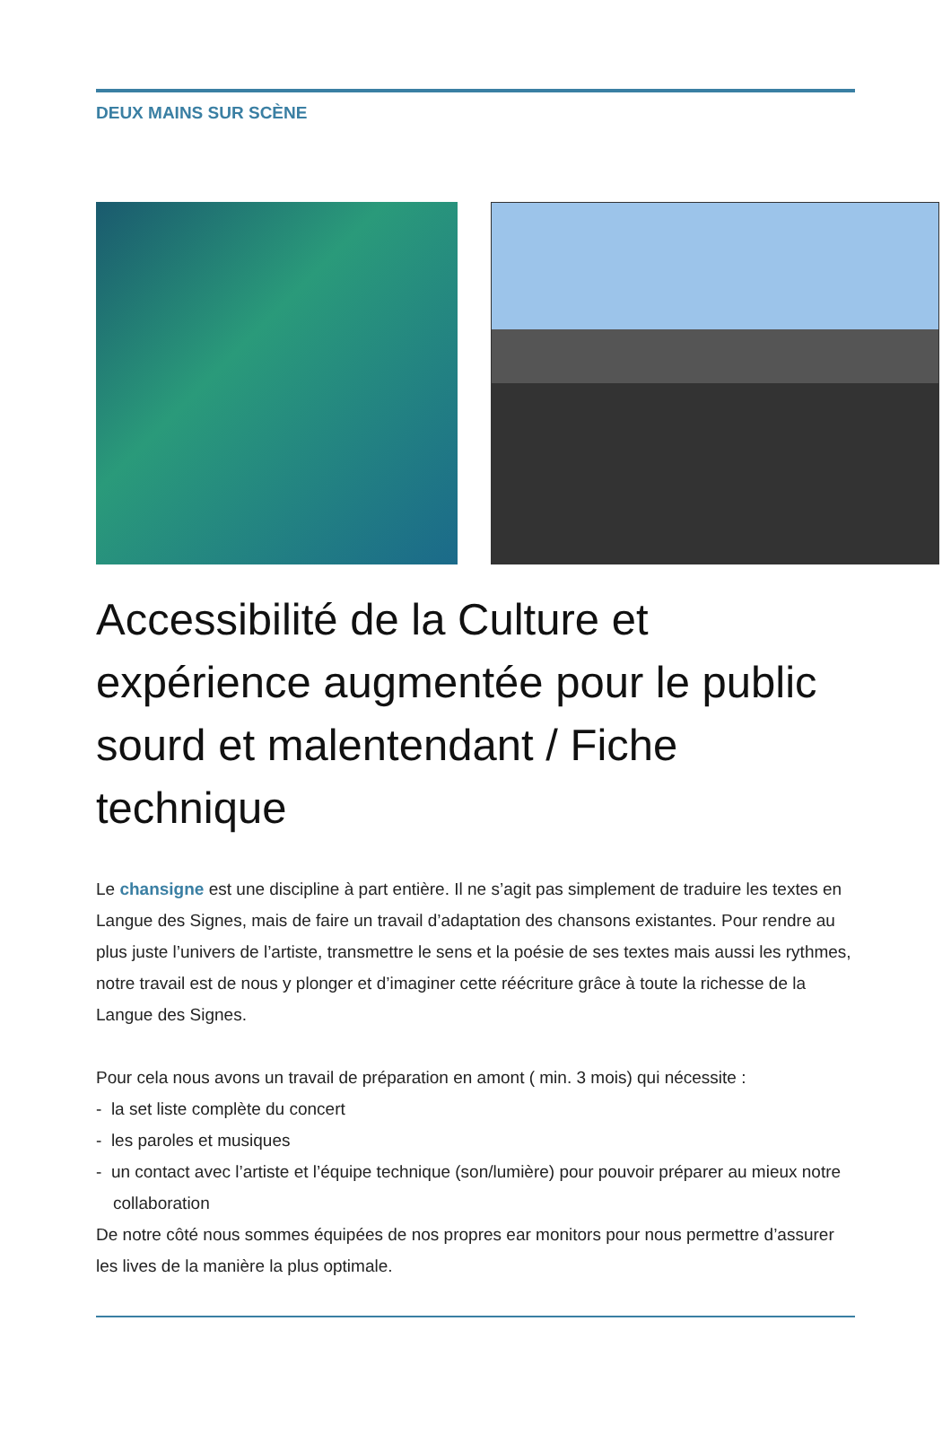DEUX MAINS SUR SCÈNE
Accessibilité de la Culture et expérience augmentée pour le public sourd et malentendant / Fiche technique
Le chansigne est une discipline à part entière. Il ne s’agit pas simplement de traduire les textes en Langue des Signes, mais de faire un travail d’adaptation des chansons existantes. Pour rendre au plus juste l’univers de l’artiste, transmettre le sens et la poésie de ses textes mais aussi les rythmes, notre travail est de nous y plonger et d’imaginer cette réécriture grâce à toute la richesse de la Langue des Signes.
Pour cela nous avons un travail de préparation en amont ( min. 3 mois) qui nécessite :
- la set liste complète du concert
- les paroles et musiques
- un contact avec l’artiste et l’équipe technique (son/lumière) pour pouvoir préparer au mieux notre collaboration
De notre côté nous sommes équipées de nos propres ear monitors pour nous permettre d’assurer les lives de la manière la plus optimale.